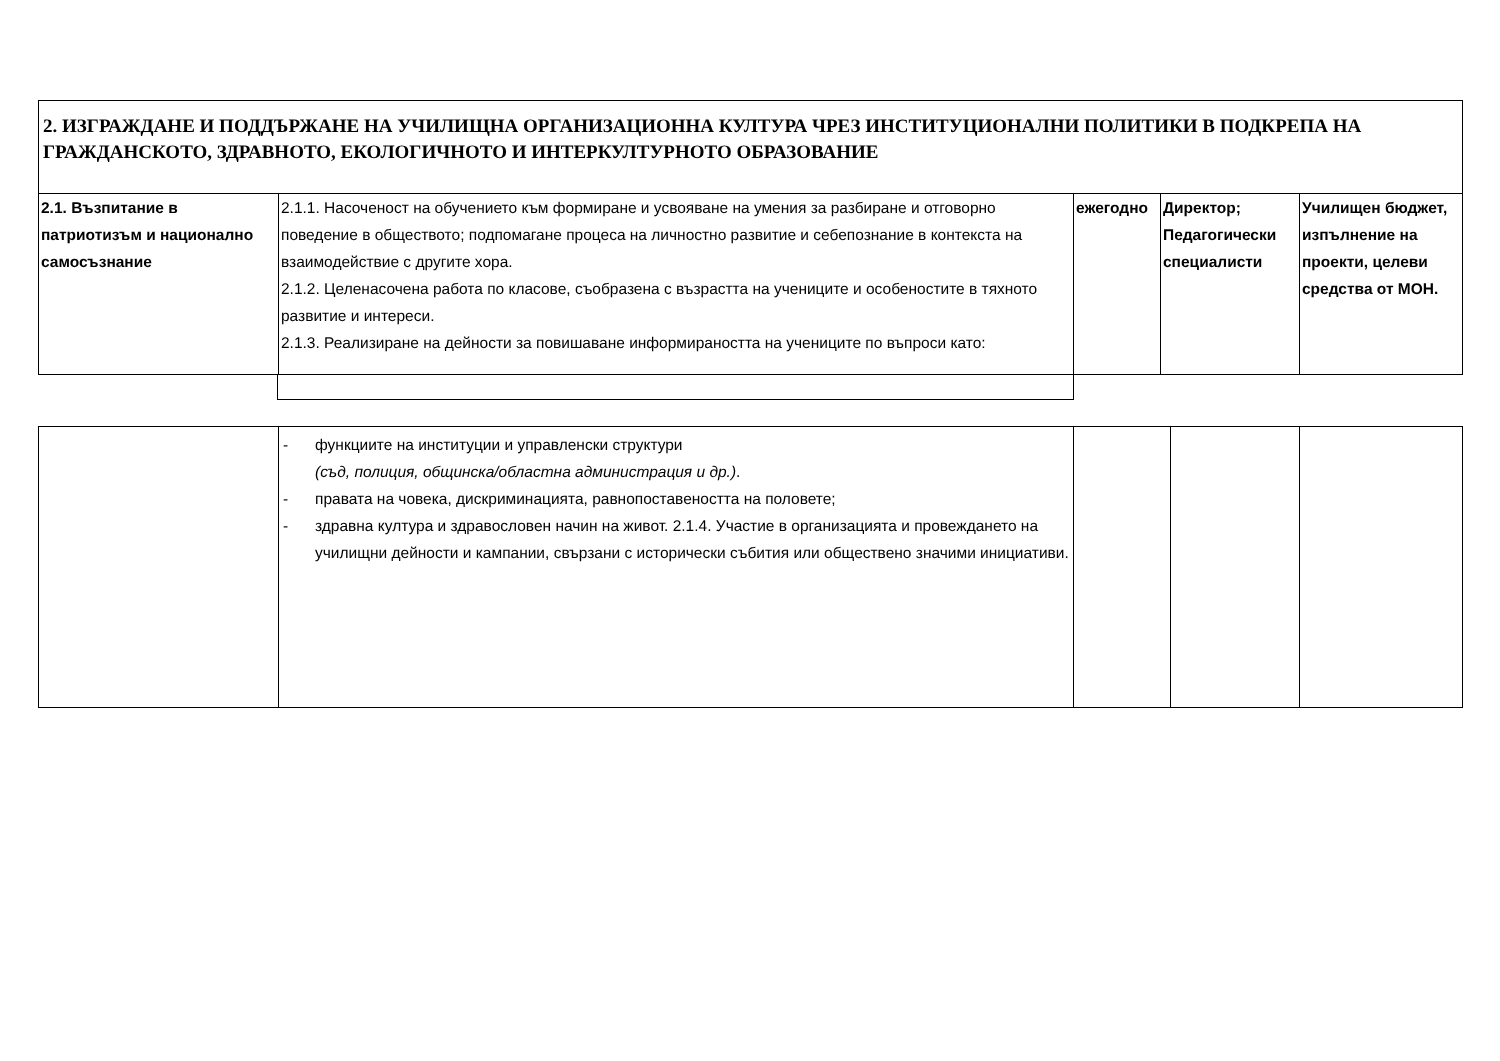| 2. ИЗГРАЖДАНЕ И ПОДДЪРЖАНЕ НА УЧИЛИЩНА ОРГАНИЗАЦИОННА КУЛТУРА ЧРЕЗ ИНСТИТУЦИОНАЛНИ ПОЛИТИКИ В ПОДКРЕПА НА ГРАЖДАНСКОТО, ЗДРАВНОТО, ЕКОЛОГИЧНОТО И ИНТЕРКУЛТУРНОТО ОБРАЗОВАНИЕ | | | | |
| 2.1. Възпитание в патриотизъм и национално самосъзнание | 2.1.1. Насоченост на обучението към формиране и усвояване на умения за разбиране и отговорно поведение в обществото; подпомагане процеса на личностно развитие и себепознание в контекста на взаимодействие с другите хора. 2.1.2. Целенасочена работа по класове, съобразена с възрастта на учениците и особеностите в тяхното развитие и интереси. 2.1.3. Реализиране на дейности за повишаване информираността на учениците по въпроси като: | ежегодно | Директор; Педагогически специалисти | Училищен бюджет, изпълнение на проекти, целеви средства от МОН. |
| | - функциите на институции и управленски структури (съд, полиция, общинска/областна администрация и др.) . - правата на човека, дискриминацията, равнопоставеността на половете; - здравна култура и здравословен начин на живот. 2.1.4. Участие в организацията и провеждането на училищни дейности и кампании, свързани с исторически събития или обществено значими инициативи. | | | |